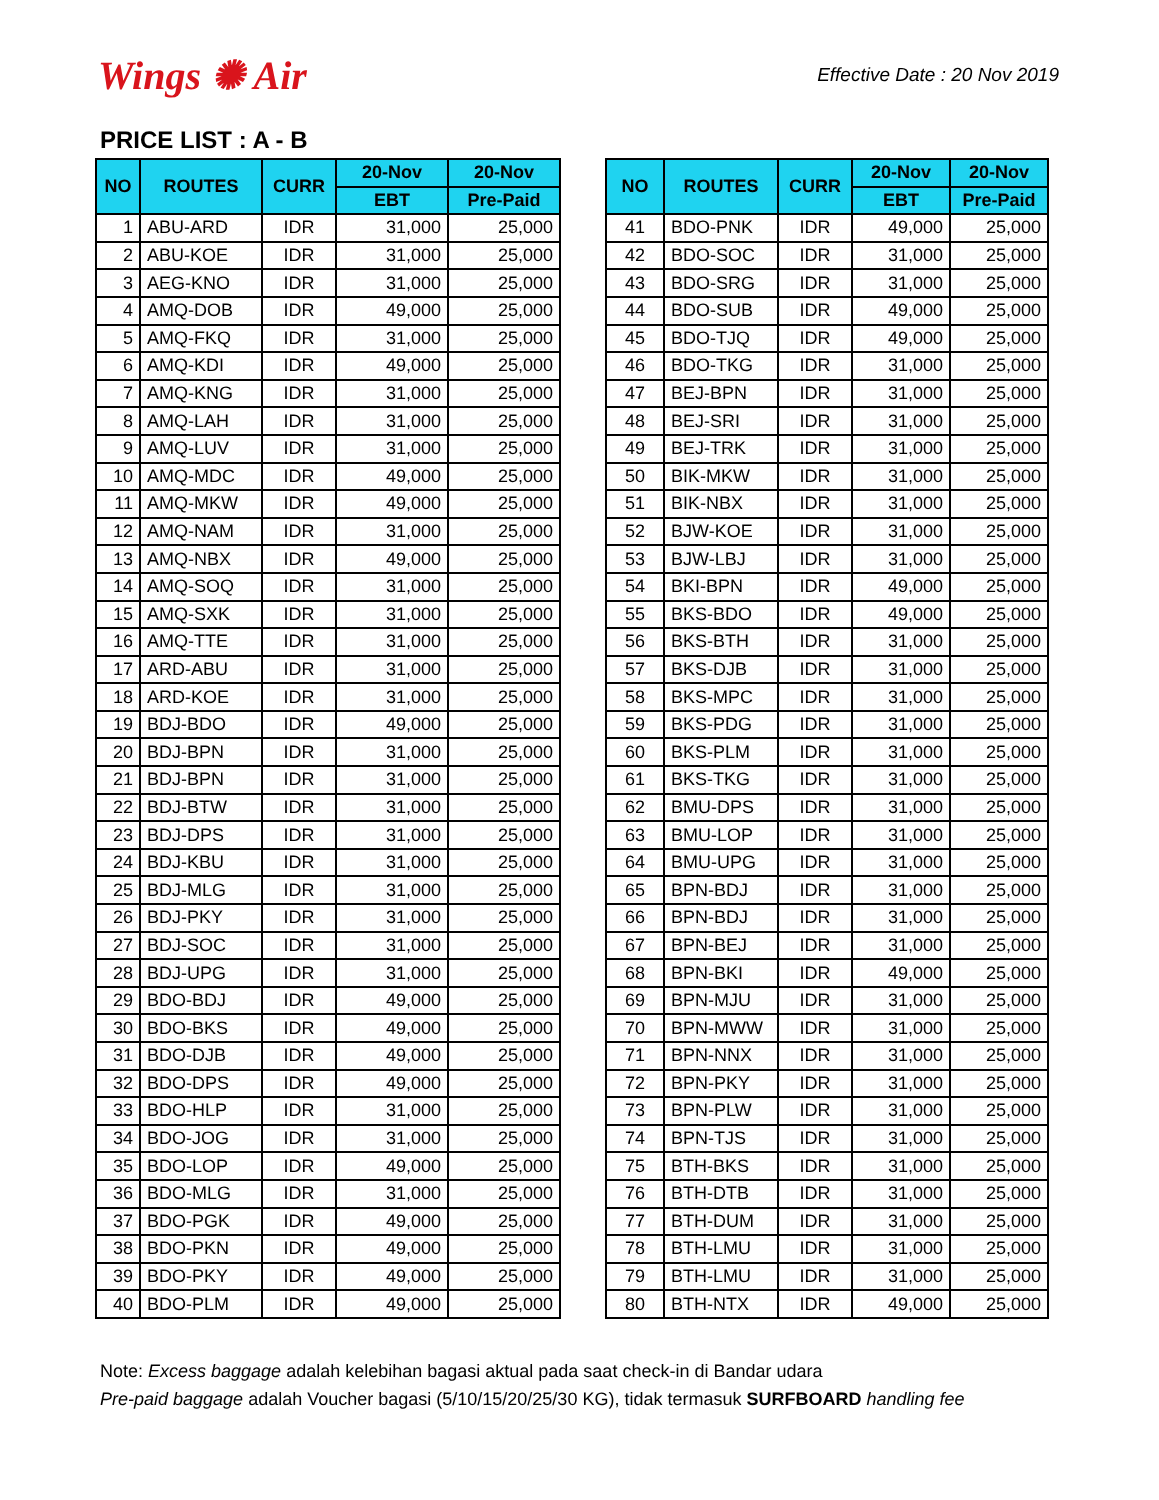Wings ✺ Air
Effective Date : 20 Nov 2019
PRICE LIST : A - B
| NO | ROUTES | CURR | 20-Nov | 20-Nov |
| --- | --- | --- | --- | --- |
| | | | EBT | Pre-Paid |
| 1 | ABU-ARD | IDR | 31,000 | 25,000 |
| 2 | ABU-KOE | IDR | 31,000 | 25,000 |
| 3 | AEG-KNO | IDR | 31,000 | 25,000 |
| 4 | AMQ-DOB | IDR | 49,000 | 25,000 |
| 5 | AMQ-FKQ | IDR | 31,000 | 25,000 |
| 6 | AMQ-KDI | IDR | 49,000 | 25,000 |
| 7 | AMQ-KNG | IDR | 31,000 | 25,000 |
| 8 | AMQ-LAH | IDR | 31,000 | 25,000 |
| 9 | AMQ-LUV | IDR | 31,000 | 25,000 |
| 10 | AMQ-MDC | IDR | 49,000 | 25,000 |
| 11 | AMQ-MKW | IDR | 49,000 | 25,000 |
| 12 | AMQ-NAM | IDR | 31,000 | 25,000 |
| 13 | AMQ-NBX | IDR | 49,000 | 25,000 |
| 14 | AMQ-SOQ | IDR | 31,000 | 25,000 |
| 15 | AMQ-SXK | IDR | 31,000 | 25,000 |
| 16 | AMQ-TTE | IDR | 31,000 | 25,000 |
| 17 | ARD-ABU | IDR | 31,000 | 25,000 |
| 18 | ARD-KOE | IDR | 31,000 | 25,000 |
| 19 | BDJ-BDO | IDR | 49,000 | 25,000 |
| 20 | BDJ-BPN | IDR | 31,000 | 25,000 |
| 21 | BDJ-BPN | IDR | 31,000 | 25,000 |
| 22 | BDJ-BTW | IDR | 31,000 | 25,000 |
| 23 | BDJ-DPS | IDR | 31,000 | 25,000 |
| 24 | BDJ-KBU | IDR | 31,000 | 25,000 |
| 25 | BDJ-MLG | IDR | 31,000 | 25,000 |
| 26 | BDJ-PKY | IDR | 31,000 | 25,000 |
| 27 | BDJ-SOC | IDR | 31,000 | 25,000 |
| 28 | BDJ-UPG | IDR | 31,000 | 25,000 |
| 29 | BDO-BDJ | IDR | 49,000 | 25,000 |
| 30 | BDO-BKS | IDR | 49,000 | 25,000 |
| 31 | BDO-DJB | IDR | 49,000 | 25,000 |
| 32 | BDO-DPS | IDR | 49,000 | 25,000 |
| 33 | BDO-HLP | IDR | 31,000 | 25,000 |
| 34 | BDO-JOG | IDR | 31,000 | 25,000 |
| 35 | BDO-LOP | IDR | 49,000 | 25,000 |
| 36 | BDO-MLG | IDR | 31,000 | 25,000 |
| 37 | BDO-PGK | IDR | 49,000 | 25,000 |
| 38 | BDO-PKN | IDR | 49,000 | 25,000 |
| 39 | BDO-PKY | IDR | 49,000 | 25,000 |
| 40 | BDO-PLM | IDR | 49,000 | 25,000 |
| NO | ROUTES | CURR | 20-Nov | 20-Nov |
| --- | --- | --- | --- | --- |
| | | | EBT | Pre-Paid |
| 41 | BDO-PNK | IDR | 49,000 | 25,000 |
| 42 | BDO-SOC | IDR | 31,000 | 25,000 |
| 43 | BDO-SRG | IDR | 31,000 | 25,000 |
| 44 | BDO-SUB | IDR | 49,000 | 25,000 |
| 45 | BDO-TJQ | IDR | 49,000 | 25,000 |
| 46 | BDO-TKG | IDR | 31,000 | 25,000 |
| 47 | BEJ-BPN | IDR | 31,000 | 25,000 |
| 48 | BEJ-SRI | IDR | 31,000 | 25,000 |
| 49 | BEJ-TRK | IDR | 31,000 | 25,000 |
| 50 | BIK-MKW | IDR | 31,000 | 25,000 |
| 51 | BIK-NBX | IDR | 31,000 | 25,000 |
| 52 | BJW-KOE | IDR | 31,000 | 25,000 |
| 53 | BJW-LBJ | IDR | 31,000 | 25,000 |
| 54 | BKI-BPN | IDR | 49,000 | 25,000 |
| 55 | BKS-BDO | IDR | 49,000 | 25,000 |
| 56 | BKS-BTH | IDR | 31,000 | 25,000 |
| 57 | BKS-DJB | IDR | 31,000 | 25,000 |
| 58 | BKS-MPC | IDR | 31,000 | 25,000 |
| 59 | BKS-PDG | IDR | 31,000 | 25,000 |
| 60 | BKS-PLM | IDR | 31,000 | 25,000 |
| 61 | BKS-TKG | IDR | 31,000 | 25,000 |
| 62 | BMU-DPS | IDR | 31,000 | 25,000 |
| 63 | BMU-LOP | IDR | 31,000 | 25,000 |
| 64 | BMU-UPG | IDR | 31,000 | 25,000 |
| 65 | BPN-BDJ | IDR | 31,000 | 25,000 |
| 66 | BPN-BDJ | IDR | 31,000 | 25,000 |
| 67 | BPN-BEJ | IDR | 31,000 | 25,000 |
| 68 | BPN-BKI | IDR | 49,000 | 25,000 |
| 69 | BPN-MJU | IDR | 31,000 | 25,000 |
| 70 | BPN-MWW | IDR | 31,000 | 25,000 |
| 71 | BPN-NNX | IDR | 31,000 | 25,000 |
| 72 | BPN-PKY | IDR | 31,000 | 25,000 |
| 73 | BPN-PLW | IDR | 31,000 | 25,000 |
| 74 | BPN-TJS | IDR | 31,000 | 25,000 |
| 75 | BTH-BKS | IDR | 31,000 | 25,000 |
| 76 | BTH-DTB | IDR | 31,000 | 25,000 |
| 77 | BTH-DUM | IDR | 31,000 | 25,000 |
| 78 | BTH-LMU | IDR | 31,000 | 25,000 |
| 79 | BTH-LMU | IDR | 31,000 | 25,000 |
| 80 | BTH-NTX | IDR | 49,000 | 25,000 |
Note: Excess baggage adalah kelebihan bagasi aktual pada saat check-in di Bandar udara
Pre-paid baggage adalah Voucher bagasi (5/10/15/20/25/30 KG), tidak termasuk SURFBOARD handling fee